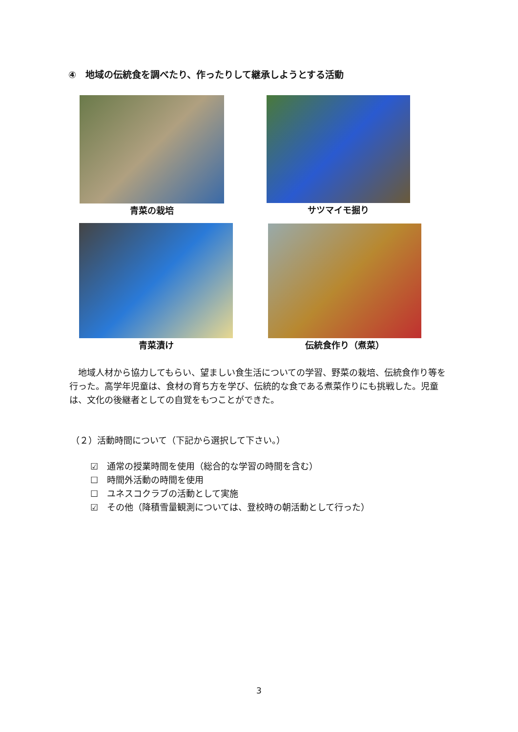④　地域の伝統食を調べたり、作ったりして継承しようとする活動
青菜の栽培 サツマイモ掘り
青菜漬け 伝統食作り（煮菜）
　地域人材から協力してもらい、望ましい食生活についての学習、野菜の栽培、伝統食作り等を行った。高学年児童は、食材の育ち方を学び、伝統的な食である煮菜作りにも挑戦した。児童は、文化の後継者としての自覚をもつことができた。
（２）活動時間について（下記から選択して下さい。）
☑　通常の授業時間を使用（総合的な学習の時間を含む）
☐　時間外活動の時間を使用
☐　ユネスコクラブの活動として実施
☑　その他（降積雪量観測については、登校時の朝活動として行った）
3